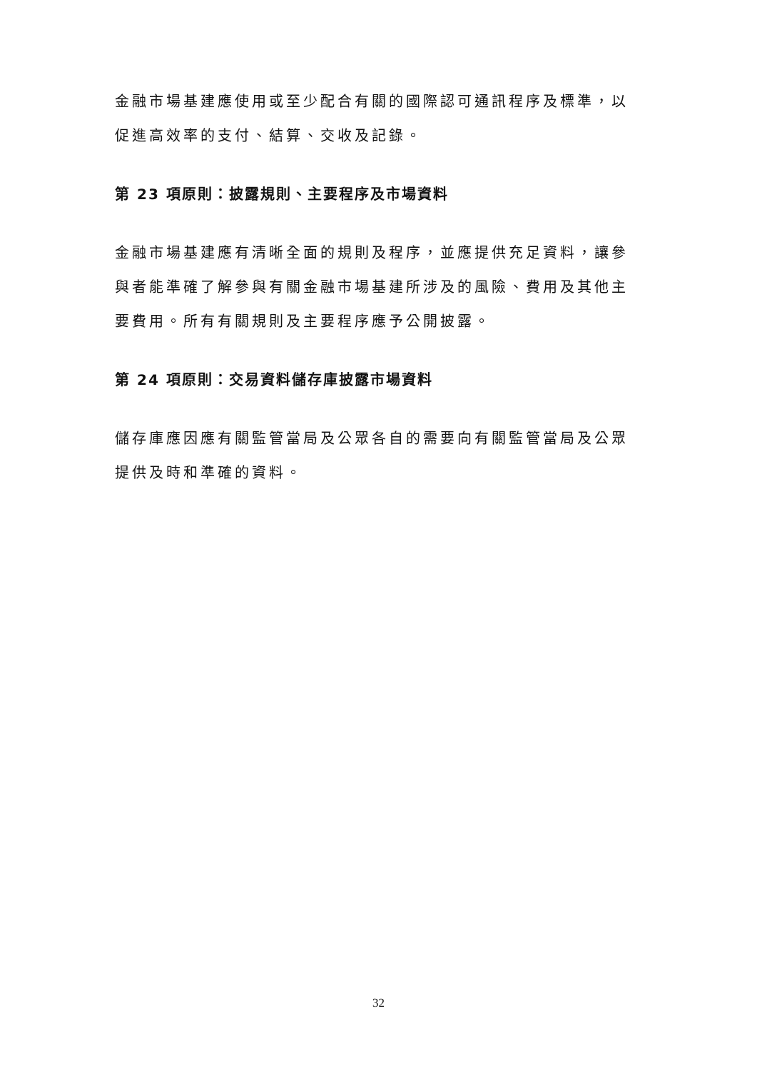金融市場基建應使用或至少配合有關的國際認可通訊程序及標準，以促進高效率的支付、結算、交收及記錄。
第 23 項原則：披露規則、主要程序及市場資料
金融市場基建應有清晰全面的規則及程序，並應提供充足資料，讓參與者能準確了解參與有關金融市場基建所涉及的風險、費用及其他主要費用。所有有關規則及主要程序應予公開披露。
第 24 項原則：交易資料儲存庫披露市場資料
儲存庫應因應有關監管當局及公眾各自的需要向有關監管當局及公眾提供及時和準確的資料。
32